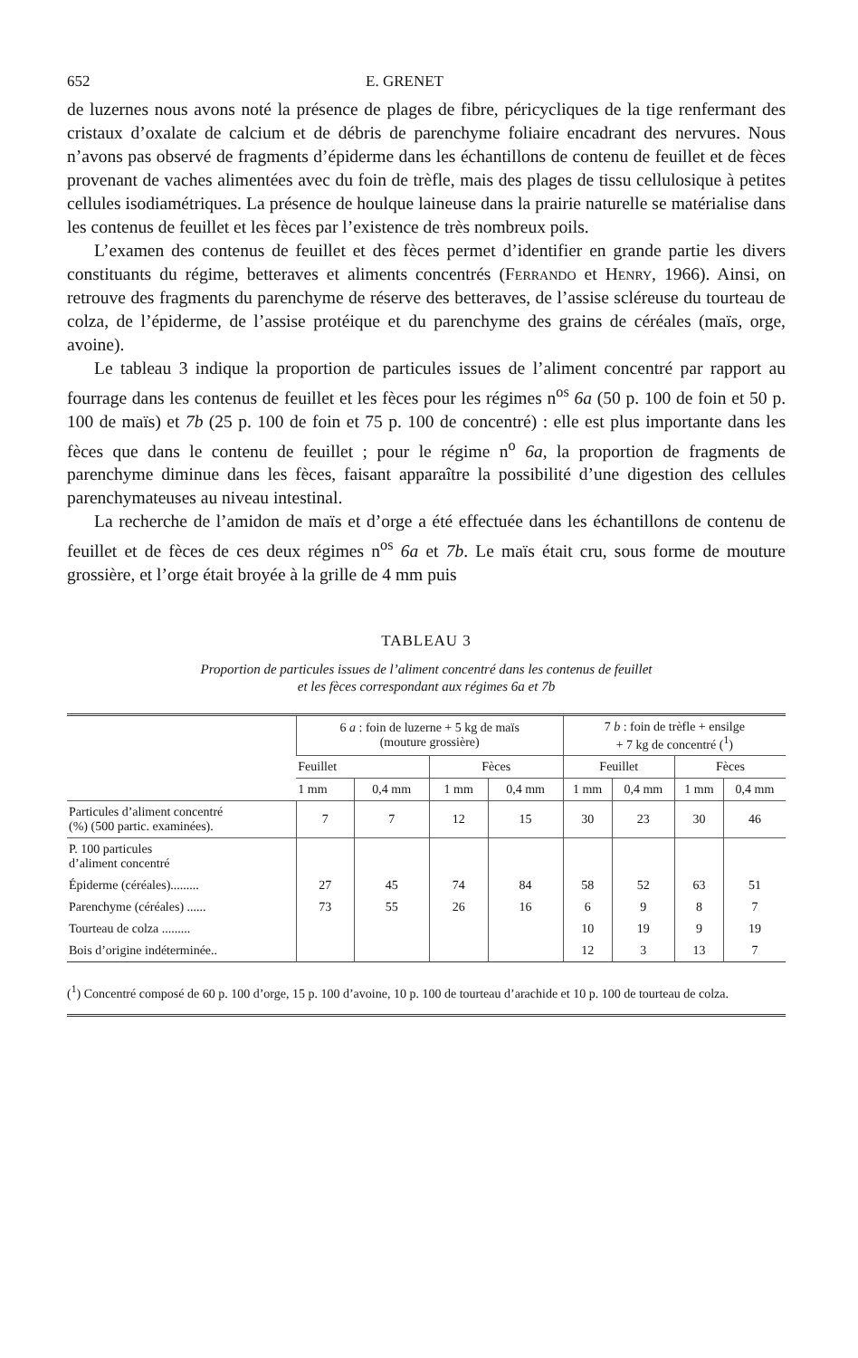652 E. GRENET
de luzernes nous avons noté la présence de plages de fibre, péricycliques de la tige renfermant des cristaux d’oxalate de calcium et de débris de parenchyme foliaire encadrant des nervures. Nous n’avons pas observé de fragments d’épiderme dans les échantillons de contenu de feuillet et de fèces provenant de vaches alimentées avec du foin de trèfle, mais des plages de tissu cellulosique à petites cellules isodiamétriques. La présence de houlque laineuse dans la prairie naturelle se matérialise dans les contenus de feuillet et les fèces par l’existence de très nombreux poils.
L’examen des contenus de feuillet et des fèces permet d’identifier en grande partie les divers constituants du régime, betteraves et aliments concentrés (Ferrando et Henry, 1966). Ainsi, on retrouve des fragments du parenchyme de réserve des betteraves, de l’assise scléreuse du tourteau de colza, de l’épiderme, de l’assise protéique et du parenchyme des grains de céréales (maïs, orge, avoine).
Le tableau 3 indique la proportion de particules issues de l’aliment concentré par rapport au fourrage dans les contenus de feuillet et les fèces pour les régimes n<sup>os</sup> 6a (50 p. 100 de foin et 50 p. 100 de maïs) et 7b (25 p. 100 de foin et 75 p. 100 de concentré) : elle est plus importante dans les fèces que dans le contenu de feuillet ; pour le régime n<sup>o</sup> 6a, la proportion de fragments de parenchyme diminue dans les fèces, faisant apparaître la possibilité d’une digestion des cellules parenchymateuses au niveau intestinal.
La recherche de l’amidon de maïs et d’orge a été effectuée dans les échantillons de contenu de feuillet et de fèces de ces deux régimes n<sup>os</sup> 6a et 7b. Le maïs était cru, sous forme de mouture grossière, et l’orge était broyée à la grille de 4 mm puis
TABLEAU 3
Proportion de particules issues de l’aliment concentré dans les contenus de feuillet
et les fèces correspondant aux régimes 6a et 7b
| | 6 a : foin de luzerne + 5 kg de maïs (mouture grossière) | | | | 7 b : foin de trèfle + ensilge + 7 kg de concentré (<sup>1</sup>) | | | |
| --- | --- | --- | --- | --- | --- | --- | --- | --- |
| | Feuillet | | Fèces | | Feuillet | | Fèces | |
| | 1 mm | 0,4 mm | 1 mm | 0,4 mm | 1 mm | 0,4 mm | 1 mm | 0,4 mm |
| Particules d’aliment concentré (%) (500 partic. examinées). | 7 | 7 | 12 | 15 | 30 | 23 | 30 | 46 |
| P. 100 particules d’aliment concentré | | | | | | | | |
| Épiderme (céréales)......... | 27 | 45 | 74 | 84 | 58 | 52 | 63 | 51 |
| Parenchyme (céréales) ...... | 73 | 55 | 26 | 16 | 6 | 9 | 8 | 7 |
| Tourteau de colza ......... | | | | | 10 | 19 | 9 | 19 |
| Bois d’origine indéterminée.. | | | | | 12 | 3 | 13 | 7 |
(<sup>1</sup>) Concentré composé de 60 p. 100 d’orge, 15 p. 100 d’avoine, 10 p. 100 de tourteau d’arachide et 10 p. 100 de tourteau de colza.